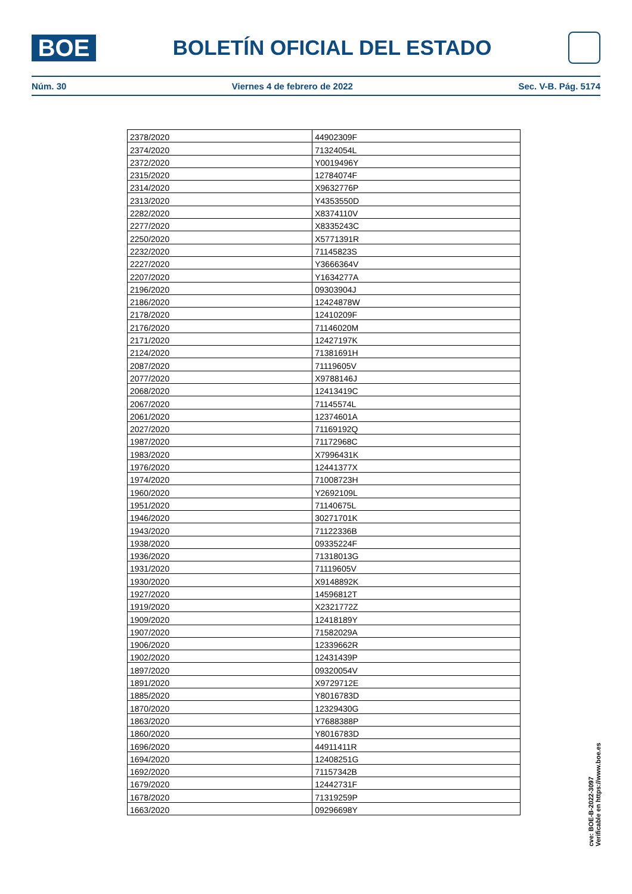BOE
BOLETÍN OFICIAL DEL ESTADO
Núm. 30 Viernes 4 de febrero de 2022 Sec. V-B. Pág. 5174
| 2378/2020 | 44902309F |
| 2374/2020 | 71324054L |
| 2372/2020 | Y0019496Y |
| 2315/2020 | 12784074F |
| 2314/2020 | X9632776P |
| 2313/2020 | Y4353550D |
| 2282/2020 | X8374110V |
| 2277/2020 | X8335243C |
| 2250/2020 | X5771391R |
| 2232/2020 | 71145823S |
| 2227/2020 | Y3666364V |
| 2207/2020 | Y1634277A |
| 2196/2020 | 09303904J |
| 2186/2020 | 12424878W |
| 2178/2020 | 12410209F |
| 2176/2020 | 71146020M |
| 2171/2020 | 12427197K |
| 2124/2020 | 71381691H |
| 2087/2020 | 71119605V |
| 2077/2020 | X9788146J |
| 2068/2020 | 12413419C |
| 2067/2020 | 71145574L |
| 2061/2020 | 12374601A |
| 2027/2020 | 71169192Q |
| 1987/2020 | 71172968C |
| 1983/2020 | X7996431K |
| 1976/2020 | 12441377X |
| 1974/2020 | 71008723H |
| 1960/2020 | Y2692109L |
| 1951/2020 | 71140675L |
| 1946/2020 | 30271701K |
| 1943/2020 | 71122336B |
| 1938/2020 | 09335224F |
| 1936/2020 | 71318013G |
| 1931/2020 | 71119605V |
| 1930/2020 | X9148892K |
| 1927/2020 | 14596812T |
| 1919/2020 | X2321772Z |
| 1909/2020 | 12418189Y |
| 1907/2020 | 71582029A |
| 1906/2020 | 12339662R |
| 1902/2020 | 12431439P |
| 1897/2020 | 09320054V |
| 1891/2020 | X9729712E |
| 1885/2020 | Y8016783D |
| 1870/2020 | 12329430G |
| 1863/2020 | Y7688388P |
| 1860/2020 | Y8016783D |
| 1696/2020 | 44911411R |
| 1694/2020 | 12408251G |
| 1692/2020 | 71157342B |
| 1679/2020 | 12442731F |
| 1678/2020 | 71319259P |
| 1663/2020 | 09296698Y |
cve: BOE-B-2022-3097
Verificable en https://www.boe.es